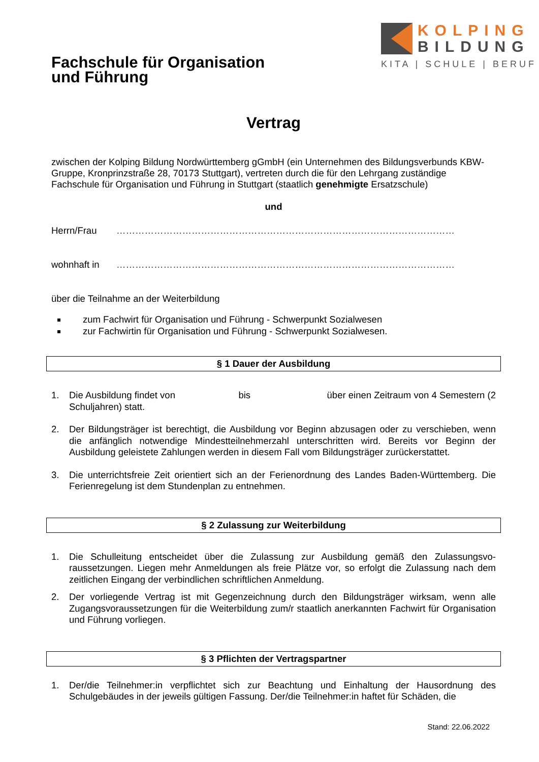Fachschule für Organisation
und Führung
KOLPING
BILDUNG
KITA | SCHULE | BERUF
Vertrag
zwischen der Kolping Bildung Nordwürttemberg gGmbH (ein Unternehmen des Bildungsverbunds KBW-Gruppe, Kronprinzstraße 28, 70173 Stuttgart), vertreten durch die für den Lehrgang zustän­dige Fachschule für Organisation und Führung in Stuttgart (staatlich genehmigte Ersatzschule)
und
Herrn/Frau ………………………………………………………………………………………………
wohnhaft in ………………………………………………………………………………………………
über die Teilnahme an der Weiterbildung
zum Fachwirt für Organisation und Führung - Schwerpunkt Sozialwesen
zur Fachwirtin für Organisation und Führung - Schwerpunkt Sozialwesen.
§ 1 Dauer der Ausbildung
1. Die Ausbildung findet von bis über einen Zeitraum von 4 Semestern (2 Schuljahren) statt.
2. Der Bildungsträger ist berechtigt, die Ausbildung vor Beginn abzusagen oder zu verschieben, wenn die anfänglich notwendige Mindestteilnehmerzahl unterschritten wird. Bereits vor Beginn der Ausbildung geleistete Zahlungen werden in diesem Fall vom Bildungsträger zurückerstat­tet.
3. Die unterrichtsfreie Zeit orientiert sich an der Ferienordnung des Landes Baden-Württemberg. Die Ferienregelung ist dem Stundenplan zu entnehmen.
§ 2 Zulassung zur Weiterbildung
1. Die Schulleitung entscheidet über die Zulassung zur Ausbildung gemäß den Zulassungsvo­raussetzungen. Liegen mehr Anmeldungen als freie Plätze vor, so erfolgt die Zulassung nach dem zeitlichen Eingang der verbindlichen schriftlichen Anmeldung.
2. Der vorliegende Vertrag ist mit Gegenzeichnung durch den Bildungsträger wirksam, wenn alle Zugangsvoraussetzungen für die Weiterbildung zum/r staatlich anerkannten Fachwirt für Orga­nisation und Führung vorliegen.
§ 3 Pflichten der Vertragspartner
1. Der/die Teilnehmer:in verpflichtet sich zur Beachtung und Einhaltung der Hausordnung des Schulgebäudes in der jeweils gültigen Fassung. Der/die Teilnehmer:in haftet für Schäden, die
Stand: 22.06.2022